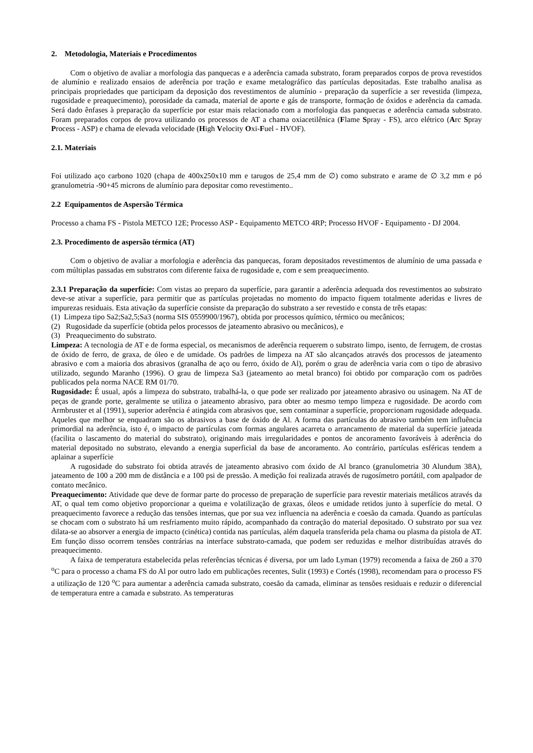2. Metodologia, Materiais e Procedimentos
Com o objetivo de avaliar a morfologia das panquecas e a aderência camada substrato, foram preparados corpos de prova revestidos de alumínio e realizado ensaios de aderência por tração e exame metalográfico das partículas depositadas. Este trabalho analisa as principais propriedades que participam da deposição dos revestimentos de alumínio - preparação da superfície a ser revestida (limpeza, rugosidade e preaquecimento), porosidade da camada, material de aporte e gás de transporte, formação de óxidos e aderência da camada. Será dado ênfases à preparação da superfície por estar mais relacionado com a morfologia das panquecas e aderência camada substrato. Foram preparados corpos de prova utilizando os processos de AT a chama oxiacetilênica (Flame Spray - FS), arco elétrico (Arc Spray Process - ASP) e chama de elevada velocidade (High Velocity Oxi-Fuel - HVOF).
2.1. Materiais
Foi utilizado aço carbono 1020 (chapa de 400x250x10 mm e tarugos de 25,4 mm de ∅) como substrato e arame de ∅ 3,2 mm e pó granulometria -90+45 microns de alumínio para depositar como revestimento..
2.2 Equipamentos de Aspersão Térmica
Processo a chama FS - Pistola METCO 12E; Processo ASP - Equipamento METCO 4RP; Processo HVOF - Equipamento - DJ 2004.
2.3. Procedimento de aspersão térmica (AT)
Com o objetivo de avaliar a morfologia e aderência das panquecas, foram depositados revestimentos de alumínio de uma passada e com múltiplas passadas em substratos com diferente faixa de rugosidade e, com e sem preaquecimento.
2.3.1 Preparação da superfície: Com vistas ao preparo da superfície, para garantir a aderência adequada dos revestimentos ao substrato deve-se ativar a superfície, para permitir que as partículas projetadas no momento do impacto fiquem totalmente aderidas e livres de impurezas residuais. Esta ativação da superfície consiste da preparação do substrato a ser revestido e consta de três etapas:
(1) Limpeza tipo Sa2;Sa2,5;Sa3 (norma SIS 0559900/1967), obtida por processos químico, térmico ou mecânicos;
(2) Rugosidade da superfície (obtida pelos processos de jateamento abrasivo ou mecânicos), e
(3) Preaquecimento do substrato.
Limpeza: A tecnologia de AT e de forma especial, os mecanismos de aderência requerem o substrato limpo, isento, de ferrugem, de crostas de óxido de ferro, de graxa, de óleo e de umidade. Os padrões de limpeza na AT são alcançados através dos processos de jateamento abrasivo e com a maioria dos abrasivos (granalha de aço ou ferro, óxido de Al), porém o grau de aderência varia com o tipo de abrasivo utilizado, segundo Maranho (1996). O grau de limpeza Sa3 (jateamento ao metal branco) foi obtido por comparação com os padrões publicados pela norma NACE RM 01/70.
Rugosidade: É usual, após a limpeza do substrato, trabalhá-la, o que pode ser realizado por jateamento abrasivo ou usinagem. Na AT de peças de grande porte, geralmente se utiliza o jateamento abrasivo, para obter ao mesmo tempo limpeza e rugosidade. De acordo com Armbruster et al (1991), superior aderência é atingida com abrasivos que, sem contaminar a superfície, proporcionam rugosidade adequada. Aqueles que melhor se enquadram são os abrasivos a base de óxido de Al. A forma das partículas do abrasivo também tem influência primordial na aderência, isto é, o impacto de partículas com formas angulares acarreta o arrancamento de material da superfície jateada (facilita o lascamento do material do substrato), originando mais irregularidades e pontos de ancoramento favoráveis à aderência do material depositado no substrato, elevando a energia superficial da base de ancoramento. Ao contrário, partículas esféricas tendem a aplainar a superfície
A rugosidade do substrato foi obtida através de jateamento abrasivo com óxido de Al branco (granulometria 30 Alundum 38A), jateamento de 100 a 200 mm de distância e a 100 psi de pressão. A medição foi realizada através de rugosímetro portátil, com apalpador de contato mecânico.
Preaquecimento: Atividade que deve de formar parte do processo de preparação de superfície para revestir materiais metálicos através da AT, o qual tem como objetivo proporcionar a queima e volatilização de graxas, óleos e umidade retidos junto à superfície do metal. O preaquecimento favorece a redução das tensões internas, que por sua vez influencia na aderência e coesão da camada. Quando as partículas se chocam com o substrato há um resfriamento muito rápido, acompanhado da contração do material depositado. O substrato por sua vez dilata-se ao absorver a energia de impacto (cinética) contida nas partículas, além daquela transferida pela chama ou plasma da pistola de AT. Em função disso ocorrem tensões contrárias na interface substrato-camada, que podem ser reduzidas e melhor distribuídas através do preaquecimento.
A faixa de temperatura estabelecida pelas referências técnicas é diversa, por um lado Lyman (1979) recomenda a faixa de 260 a 370 <sup>o</sup>C para o processo a chama FS do Al por outro lado em publicações recentes, Sulit (1993) e Cortés (1998), recomendam para o processo FS a utilização de 120 <sup>o</sup>C para aumentar a aderência camada substrato, coesão da camada, eliminar as tensões residuais e reduzir o diferencial de temperatura entre a camada e substrato. As temperaturas